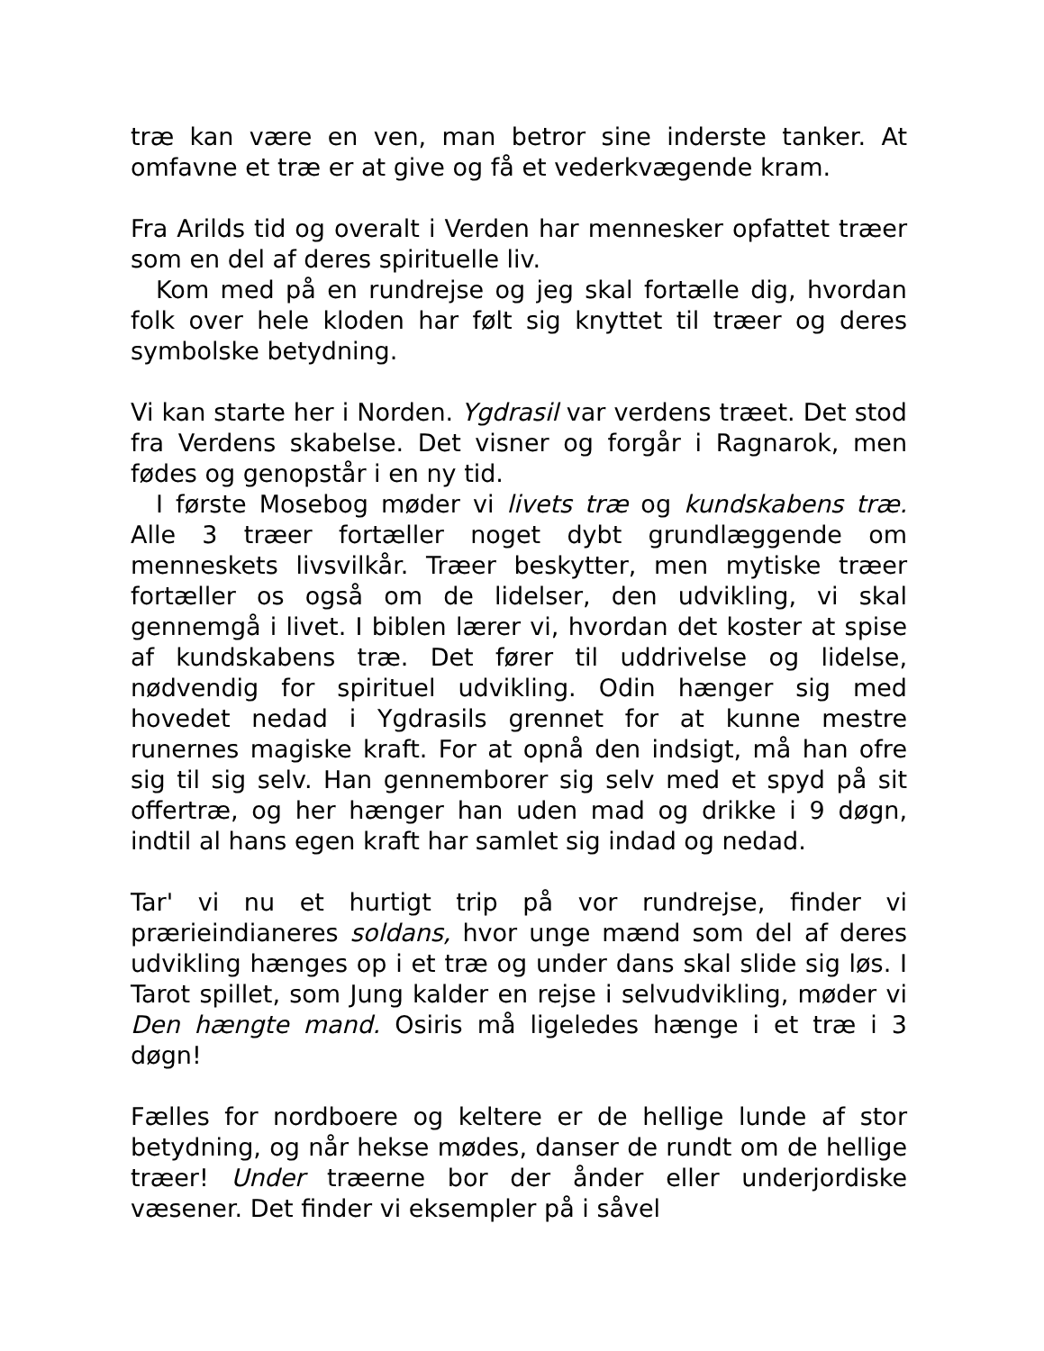træ kan være en ven, man betror sine inderste tanker. At omfavne et træ er at give og få et vederkvægende kram.
Fra Arilds tid og overalt i Verden har mennesker opfattet træer som en del af deres spirituelle liv.
Kom med på en rundrejse og jeg skal fortælle dig, hvordan folk over hele kloden har følt sig knyttet til træer og deres symbolske betydning.
Vi kan starte her i Norden. Ygdrasil var verdens træet. Det stod fra Verdens skabelse. Det visner og forgår i Ragnarok, men fødes og genopstår i en ny tid.
I første Mosebog møder vi livets træ og kundskabens træ. Alle 3 træer fortæller noget dybt grundlæggende om menneskets livsvilkår. Træer beskytter, men mytiske træer fortæller os også om de lidelser, den udvikling, vi skal gennemgå i livet. I biblen lærer vi, hvordan det koster at spise af kundskabens træ. Det fører til uddrivelse og lidelse, nødvendig for spirituel udvikling. Odin hænger sig med hovedet nedad i Ygdrasils grennet for at kunne mestre runernes magiske kraft. For at opnå den indsigt, må han ofre sig til sig selv. Han gennemborer sig selv med et spyd på sit offertræ, og her hænger han uden mad og drikke i 9 døgn, indtil al hans egen kraft har samlet sig indad og nedad.
Tar' vi nu et hurtigt trip på vor rundrejse, finder vi prærieindianeres soldans, hvor unge mænd som del af deres udvikling hænges op i et træ og under dans skal slide sig løs. I Tarot spillet, som Jung kalder en rejse i selvudvikling, møder vi Den hængte mand. Osiris må ligeledes hænge i et træ i 3 døgn!
Fælles for nordboere og keltere er de hellige lunde af stor betydning, og når hekse mødes, danser de rundt om de hellige træer! Under træerne bor der ånder eller underjordiske væsener. Det finder vi eksempler på i såvel